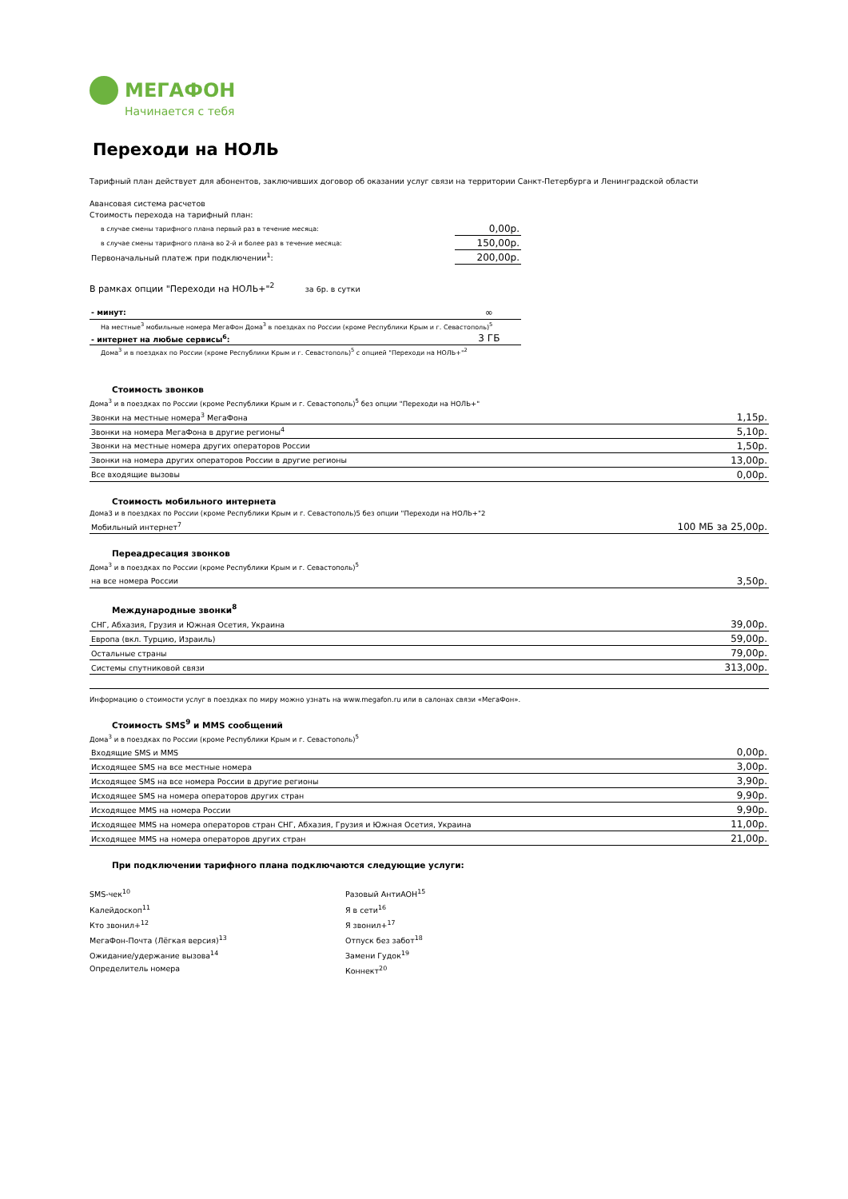МЕГАФОН
Начинается с тебя
Переходи на НОЛЬ
Тарифный план действует для абонентов, заключивших договор об оказании услуг связи на территории Санкт-Петербурга и Ленинградской области
Авансовая система расчетов
Стоимость перехода на тарифный план:
| в случае смены тарифного плана первый раз в течение месяца: | 0,00р. |
| в случае смены тарифного плана во 2-й и более раз в течение месяца: | 150,00р. |
| Первоначальный платеж при подключении<sup>1</sup>: | 200,00р. |
В рамках опции "Переходи на НОЛЬ+"<sup>2</sup> за 6р. в сутки
| - минут: | ∞ |
| На местные<sup>3</sup> мобильные номера МегаФон Дома<sup>3</sup> в поездках по России (кроме Республики Крым и г. Севастополь)<sup>5</sup> | |
| - интернет на любые сервисы<sup>6</sup>: | 3 ГБ |
| Дома<sup>3</sup> и в поездках по России (кроме Республики Крым и г. Севастополь)<sup>5</sup> с опцией "Переходи на НОЛЬ+"<sup>2</sup> | |
Стоимость звонков
Дома<sup>3</sup> и в поездках по России (кроме Республики Крым и г. Севастополь)<sup>5</sup> без опции "Переходи на НОЛЬ+"
| Звонки на местные номера<sup>3</sup> МегаФона | 1,15р. |
| Звонки на номера МегаФона в другие регионы<sup>4</sup> | 5,10р. |
| Звонки на местные номера других операторов России | 1,50р. |
| Звонки на номера других операторов России в другие регионы | 13,00р. |
| Все входящие вызовы | 0,00р. |
Стоимость мобильного интернета
Дома3 и в поездках по России (кроме Республики Крым и г. Севастополь)5 без опции "Переходи на НОЛЬ+"2
| Мобильный интернет<sup>7</sup> | 100 МБ за 25,00р. |
Переадресация звонков
Дома<sup>3</sup> и в поездках по России (кроме Республики Крым и г. Севастополь)<sup>5</sup>
| на все номера России | 3,50р. |
Международные звонки<sup>8</sup>
| СНГ, Абхазия, Грузия и Южная Осетия, Украина | 39,00р. |
| Европа (вкл. Турцию, Израиль) | 59,00р. |
| Остальные страны | 79,00р. |
| Системы спутниковой связи | 313,00р. |
Информацию о стоимости услуг в поездках по миру можно узнать на www.megafon.ru или в салонах связи «МегаФон».
Стоимость SMS<sup>9</sup> и MMS сообщений
Дома<sup>3</sup> и в поездках по России (кроме Республики Крым и г. Севастополь)<sup>5</sup>
| Входящие SMS и MMS | 0,00р. |
| Исходящее SMS на все местные номера | 3,00р. |
| Исходящее SMS на все номера России в другие регионы | 3,90р. |
| Исходящее SMS на номера операторов других стран | 9,90р. |
| Исходящее MMS на номера России | 9,90р. |
| Исходящее MMS на номера операторов стран СНГ, Абхазия, Грузия и Южная Осетия, Украина | 11,00р. |
| Исходящее MMS на номера операторов других стран | 21,00р. |
При подключении тарифного плана подключаются следующие услуги:
SMS-чек<sup>10</sup>
Калейдоскоп<sup>11</sup>
Кто звонил+<sup>12</sup>
МегаФон-Почта (Лёгкая версия)<sup>13</sup>
Ожидание/удержание вызова<sup>14</sup>
Определитель номера
Разовый АнтиАОН<sup>15</sup>
Я в сети<sup>16</sup>
Я звонил+<sup>17</sup>
Отпуск без забот<sup>18</sup>
Замени Гудок<sup>19</sup>
Коннект<sup>20</sup>